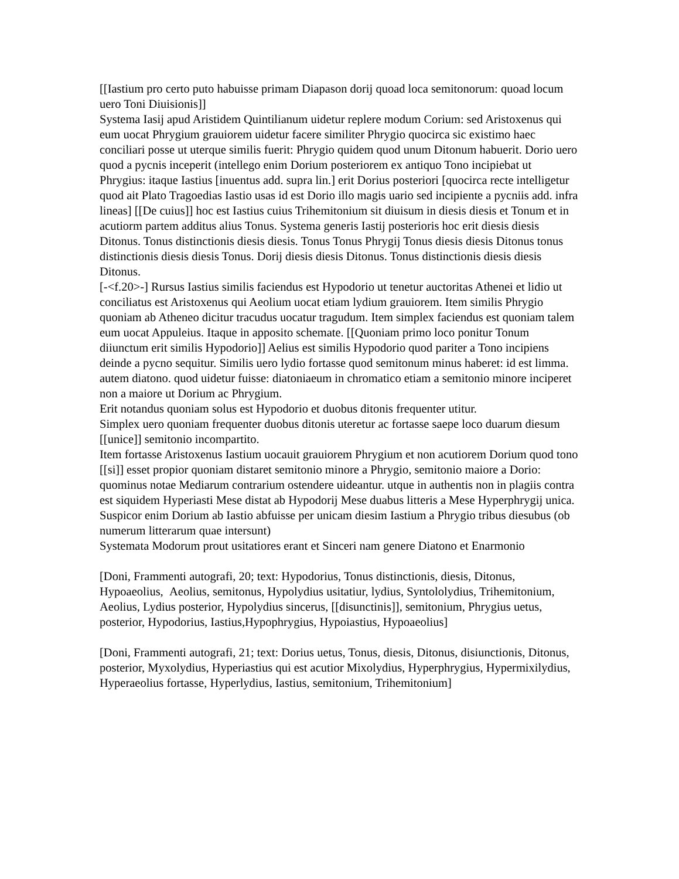[[Iastium pro certo puto habuisse primam Diapason dorij quoad loca semitonorum: quoad locum uero Toni Diuisionis]]
Systema Iasij apud Aristidem Quintilianum uidetur replere modum Corium: sed Aristoxenus qui eum uocat Phrygium grauiorem uidetur facere similiter Phrygio quocirca sic existimo haec conciliari posse ut uterque similis fuerit: Phrygio quidem quod unum Ditonum habuerit. Dorio uero quod a pycnis inceperit (intellego enim Dorium posteriorem ex antiquo Tono incipiebat ut Phrygius: itaque Iastius [inuentus add. supra lin.] erit Dorius posteriori [quocirca recte intelligetur quod ait Plato Tragoedias Iastio usas id est Dorio illo magis uario sed incipiente a pycniis add. infra lineas] [[De cuius]] hoc est Iastius cuius Trihemitonium sit diuisum in diesis diesis et Tonum et in acutiorm partem additus alius Tonus. Systema generis Iastij posterioris hoc erit diesis diesis Ditonus. Tonus distinctionis diesis diesis. Tonus Tonus Phrygij Tonus diesis diesis Ditonus tonus distinctionis diesis diesis Tonus. Dorij diesis diesis Ditonus. Tonus distinctionis diesis diesis Ditonus.
[-<f.20>-] Rursus Iastius similis faciendus est Hypodorio ut tenetur auctoritas Athenei et lidio ut conciliatus est Aristoxenus qui Aeolium uocat etiam lydium grauiorem. Item similis Phrygio quoniam ab Atheneo dicitur tracudus uocatur tragudum. Item simplex faciendus est quoniam talem eum uocat Appuleius. Itaque in apposito schemate. [[Quoniam primo loco ponitur Tonum diiunctum erit similis Hypodorio]] Aelius est similis Hypodorio quod pariter a Tono incipiens deinde a pycno sequitur. Similis uero lydio fortasse quod semitonum minus haberet: id est limma. autem diatono. quod uidetur fuisse: diatoniaeum in chromatico etiam a semitonio minore inciperet non a maiore ut Dorium ac Phrygium.
Erit notandus quoniam solus est Hypodorio et duobus ditonis frequenter utitur.
Simplex uero quoniam frequenter duobus ditonis uteretur ac fortasse saepe loco duarum diesum [[unice]] semitonio incompartito.
Item fortasse Aristoxenus Iastium uocauit grauiorem Phrygium et non acutiorem Dorium quod tono [[si]] esset propior quoniam distaret semitonio minore a Phrygio, semitonio maiore a Dorio: quominus notae Mediarum contrarium ostendere uideantur. utque in authentis non in plagiis contra est siquidem Hyperiasti Mese distat ab Hypodorij Mese duabus litteris a Mese Hyperphrygij unica.
Suspicor enim Dorium ab Iastio abfuisse per unicam diesim Iastium a Phrygio tribus diesubus (ob numerum litterarum quae intersunt)
Systemata Modorum prout usitatiores erant et Sinceri nam genere Diatono et Enarmonio
[Doni, Frammenti autografi, 20; text: Hypodorius, Tonus distinctionis, diesis, Ditonus, Hypoaeolius, Aeolius, semitonus, Hypolydius usitatiur, lydius, Syntololydius, Trihemitonium, Aeolius, Lydius posterior, Hypolydius sincerus, [[disunctinis]], semitonium, Phrygius uetus, posterior, Hypodorius, Iastius,Hypophrygius, Hypoiastius, Hypoaeolius]
[Doni, Frammenti autografi, 21; text: Dorius uetus, Tonus, diesis, Ditonus, disiunctionis, Ditonus, posterior, Myxolydius, Hyperiastius qui est acutior Mixolydius, Hyperphrygius, Hypermixilydius, Hyperaeolius fortasse, Hyperlydius, Iastius, semitonium, Trihemitonium]